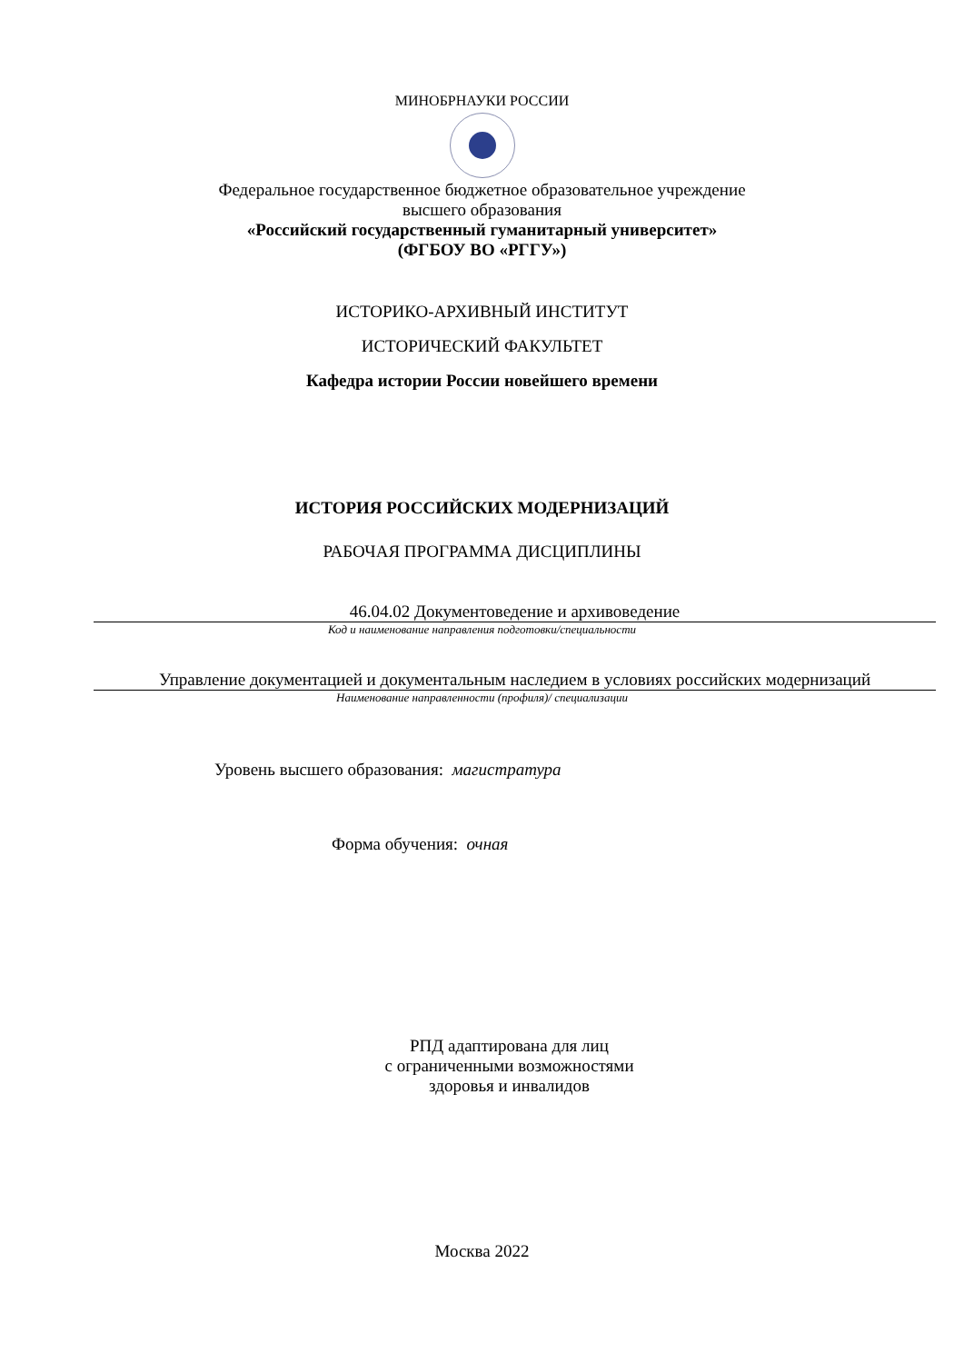МИНОБРНАУКИ РОССИИ
Федеральное государственное бюджетное образовательное учреждение
высшего образования
«Российский государственный гуманитарный университет»
(ФГБОУ ВО «РГГУ»)
ИСТОРИКО-АРХИВНЫЙ ИНСТИТУТ
ИСТОРИЧЕСКИЙ ФАКУЛЬТЕТ
Кафедра истории России новейшего времени
ИСТОРИЯ РОССИЙСКИХ МОДЕРНИЗАЦИЙ
РАБОЧАЯ ПРОГРАММА ДИСЦИПЛИНЫ
46.04.02 Документоведение и архивоведение
Код и наименование направления подготовки/специальности
Управление документацией и документальным наследием в условиях российских модернизаций
Наименование направленности (профиля)/ специализации
Уровень высшего образования: магистратура
Форма обучения: очная
РПД адаптирована для лиц
с ограниченными возможностями
здоровья и инвалидов
Москва 2022